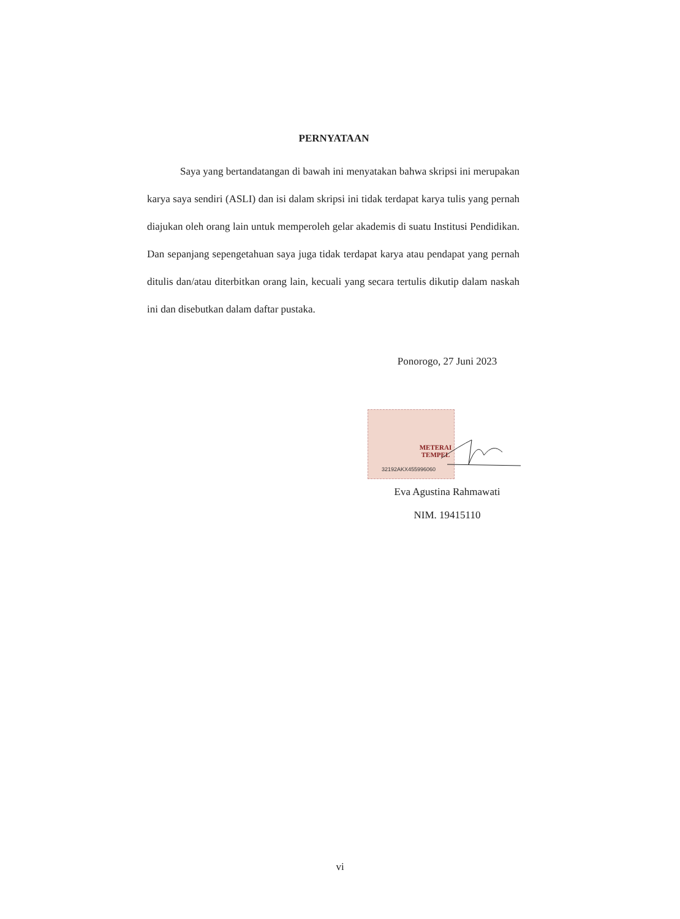PERNYATAAN
Saya yang bertandatangan di bawah ini menyatakan bahwa skripsi ini merupakan karya saya sendiri (ASLI) dan isi dalam skripsi ini tidak terdapat karya tulis yang pernah diajukan oleh orang lain untuk memperoleh gelar akademis di suatu Institusi Pendidikan. Dan sepanjang sepengetahuan saya juga tidak terdapat karya atau pendapat yang pernah ditulis dan/atau diterbitkan orang lain, kecuali yang secara tertulis dikutip dalam naskah ini dan disebutkan dalam daftar pustaka.
Ponorogo, 27 Juni 2023
METERAI TEMPEL
32192AKX455996060
Eva Agustina Rahmawati
NIM. 19415110
vi